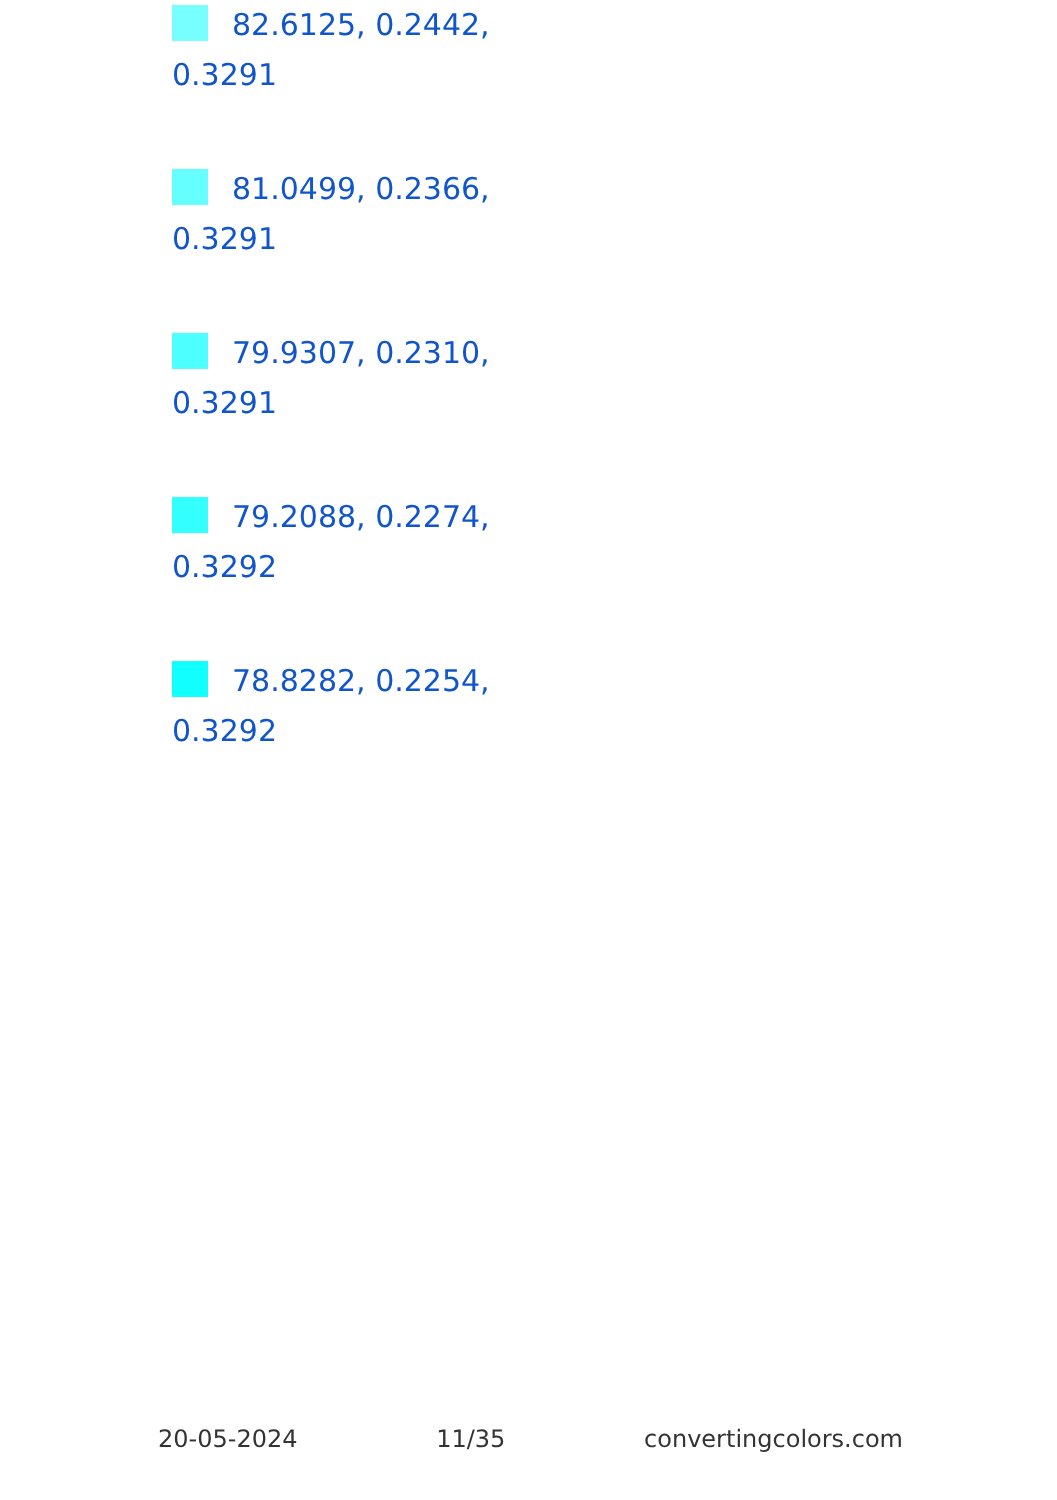82.6125, 0.2442, 0.3291
81.0499, 0.2366, 0.3291
79.9307, 0.2310, 0.3291
79.2088, 0.2274, 0.3292
78.8282, 0.2254, 0.3292
20-05-2024 11/35 convertingcolors.com